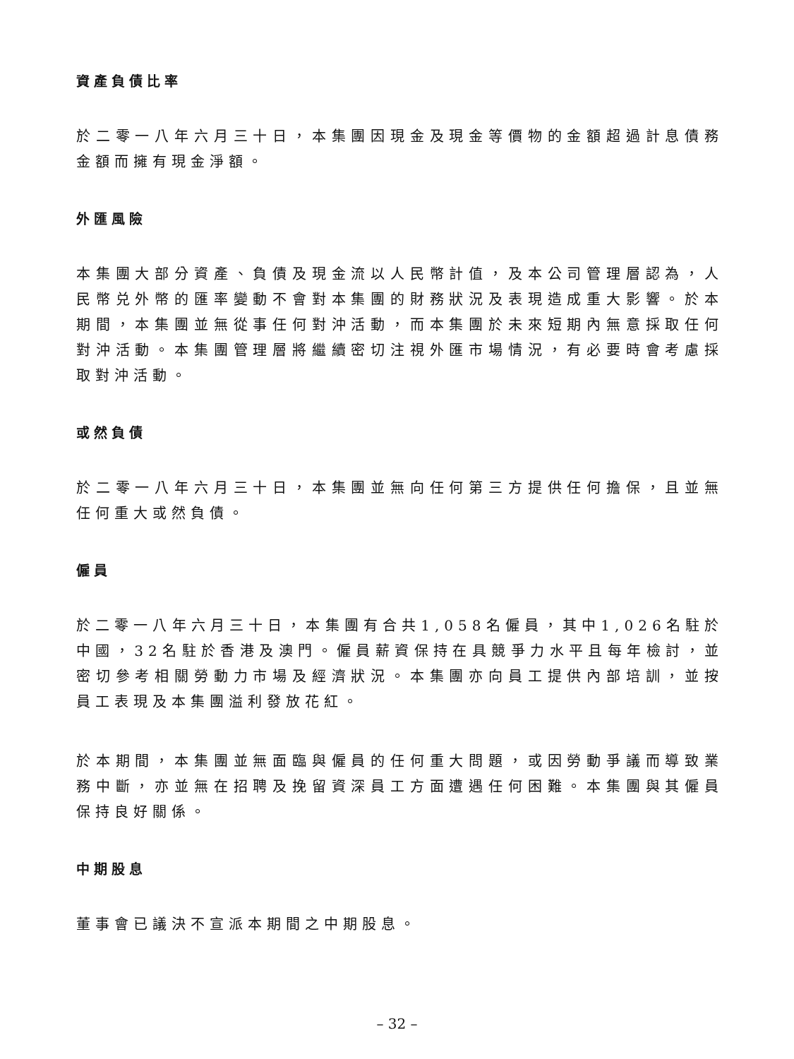資產負債比率
於二零一八年六月三十日，本集團因現金及現金等價物的金額超過計息債務金額而擁有現金淨額。
外匯風險
本集團大部分資產、負債及現金流以人民幣計值，及本公司管理層認為，人民幣兑外幣的匯率變動不會對本集團的財務狀況及表現造成重大影響。於本期間，本集團並無從事任何對沖活動，而本集團於未來短期內無意採取任何對沖活動。本集團管理層將繼續密切注視外匯市場情況，有必要時會考慮採取對沖活動。
或然負債
於二零一八年六月三十日，本集團並無向任何第三方提供任何擔保，且並無任何重大或然負債。
僱員
於二零一八年六月三十日，本集團有合共1,058名僱員，其中1,026名駐於中國，32名駐於香港及澳門。僱員薪資保持在具競爭力水平且每年檢討，並密切參考相關勞動力市場及經濟狀況。本集團亦向員工提供內部培訓，並按員工表現及本集團溢利發放花紅。
於本期間，本集團並無面臨與僱員的任何重大問題，或因勞動爭議而導致業務中斷，亦並無在招聘及挽留資深員工方面遭遇任何困難。本集團與其僱員保持良好關係。
中期股息
董事會已議決不宣派本期間之中期股息。
– 32 –